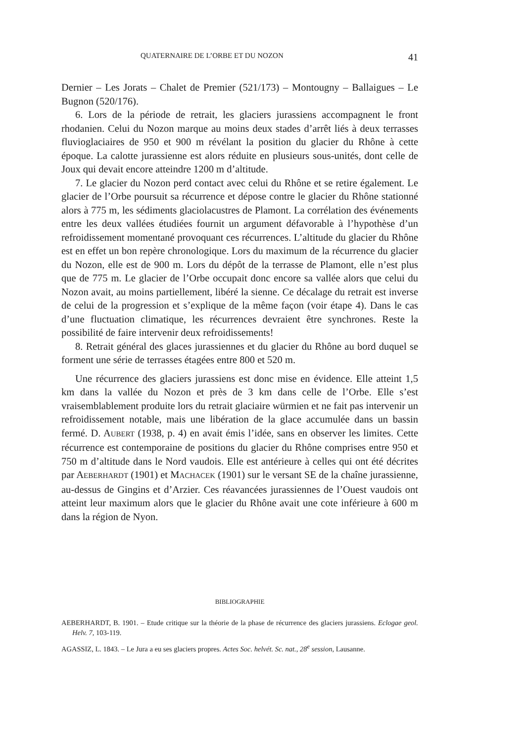QUATERNAIRE DE L’ORBE ET DU NOZON 41
Dernier – Les Jorats – Chalet de Premier (521/173) – Montougny – Ballaigues – Le Bugnon (520/176).
6. Lors de la période de retrait, les glaciers jurassiens accompagnent le front rhodanien. Celui du Nozon marque au moins deux stades d’arrêt liés à deux terrasses fluvioglaciaires de 950 et 900 m révélant la position du glacier du Rhône à cette époque. La calotte jurassienne est alors réduite en plusieurs sous-unités, dont celle de Joux qui devait encore atteindre 1200 m d’altitude.
7. Le glacier du Nozon perd contact avec celui du Rhône et se retire également. Le glacier de l’Orbe poursuit sa récurrence et dépose contre le glacier du Rhône stationné alors à 775 m, les sédiments glaciolacustres de Plamont. La corrélation des événements entre les deux vallées étudiées fournit un argument défavorable à l’hypothèse d’un refroidissement momentané provoquant ces récurrences. L’altitude du glacier du Rhône est en effet un bon repère chronologique. Lors du maximum de la récurrence du glacier du Nozon, elle est de 900 m. Lors du dépôt de la terrasse de Plamont, elle n’est plus que de 775 m. Le glacier de l’Orbe occupait donc encore sa vallée alors que celui du Nozon avait, au moins partiellement, libéré la sienne. Ce décalage du retrait est inverse de celui de la progression et s’explique de la même façon (voir étape 4). Dans le cas d’une fluctuation climatique, les récurrences devraient être synchrones. Reste la possibilité de faire intervenir deux refroidissements!
8. Retrait général des glaces jurassiennes et du glacier du Rhône au bord duquel se forment une série de terrasses étagées entre 800 et 520 m.
Une récurrence des glaciers jurassiens est donc mise en évidence. Elle atteint 1,5 km dans la vallée du Nozon et près de 3 km dans celle de l’Orbe. Elle s’est vraisemblablement produite lors du retrait glaciaire würmien et ne fait pas intervenir un refroidissement notable, mais une libération de la glace accumulée dans un bassin fermé. D. AUBERT (1938, p. 4) en avait émis l’idée, sans en observer les limites. Cette récurrence est contemporaine de positions du glacier du Rhône comprises entre 950 et 750 m d’altitude dans le Nord vaudois. Elle est antérieure à celles qui ont été décrites par AEBERHARDT (1901) et MACHACEK (1901) sur le versant SE de la chaîne jurassienne, au-dessus de Gingins et d’Arzier. Ces réavancées jurassiennes de l’Ouest vaudois ont atteint leur maximum alors que le glacier du Rhône avait une cote inférieure à 600 m dans la région de Nyon.
BIBLIOGRAPHIE
AEBERHARDT, B. 1901. – Etude critique sur la théorie de la phase de récurrence des glaciers jurassiens. Eclogae geol. Helv. 7, 103-119.
AGASSIZ, L. 1843. – Le Jura a eu ses glaciers propres. Actes Soc. helvét. Sc. nat., 28<sup>e</sup> session, Lausanne.